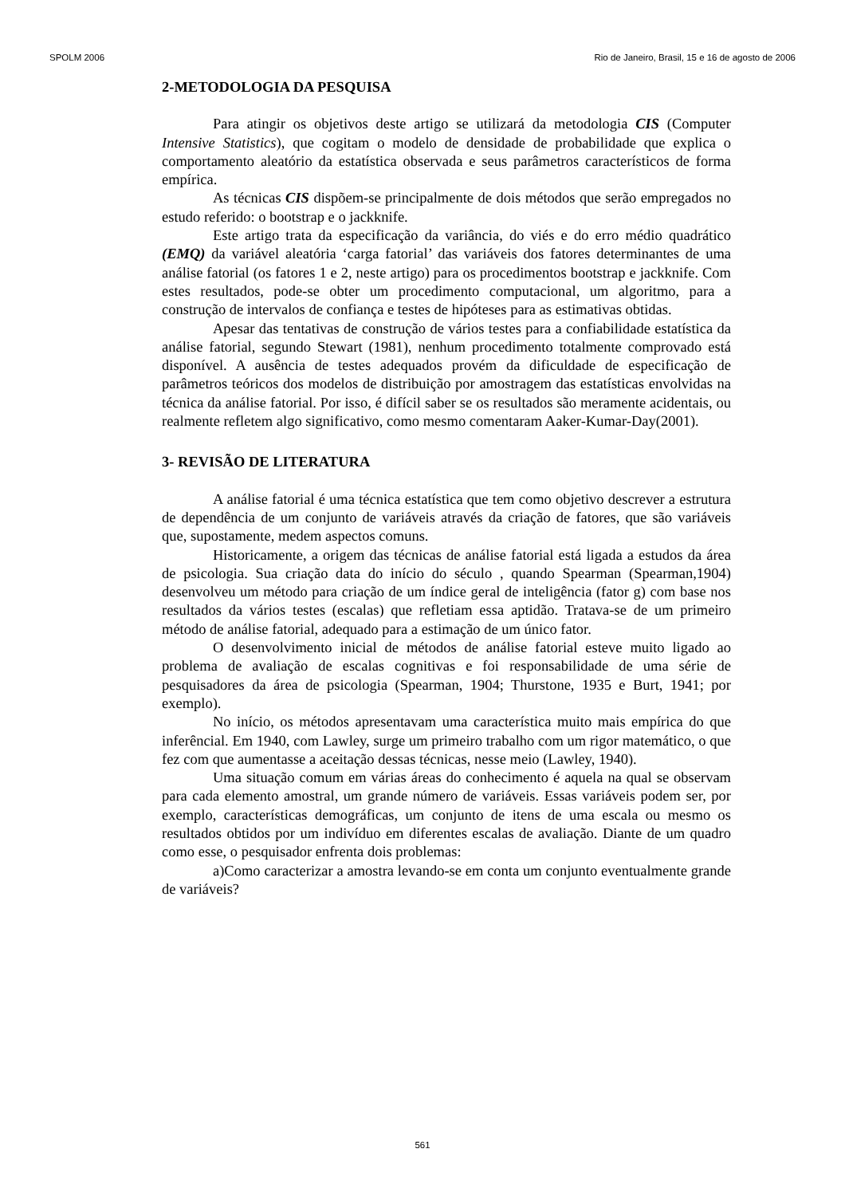SPOLM 2006 Rio de Janeiro, Brasil, 15 e 16 de agosto de 2006
2-METODOLOGIA DA PESQUISA
Para atingir os objetivos deste artigo se utilizará da metodologia CIS (Computer Intensive Statistics), que cogitam o modelo de densidade de probabilidade que explica o comportamento aleatório da estatística observada e seus parâmetros característicos de forma empírica.
As técnicas CIS dispõem-se principalmente de dois métodos que serão empregados no estudo referido: o bootstrap e o jackknife.
Este artigo trata da especificação da variância, do viés e do erro médio quadrático (EMQ) da variável aleatória ‘carga fatorial’ das variáveis dos fatores determinantes de uma análise fatorial (os fatores 1 e 2, neste artigo) para os procedimentos bootstrap e jackknife. Com estes resultados, pode-se obter um procedimento computacional, um algoritmo, para a construção de intervalos de confiança e testes de hipóteses para as estimativas obtidas.
Apesar das tentativas de construção de vários testes para a confiabilidade estatística da análise fatorial, segundo Stewart (1981), nenhum procedimento totalmente comprovado está disponível. A ausência de testes adequados provém da dificuldade de especificação de parâmetros teóricos dos modelos de distribuição por amostragem das estatísticas envolvidas na técnica da análise fatorial. Por isso, é difícil saber se os resultados são meramente acidentais, ou realmente refletem algo significativo, como mesmo comentaram Aaker-Kumar-Day(2001).
3- REVISÃO DE LITERATURA
A análise fatorial é uma técnica estatística que tem como objetivo descrever a estrutura de dependência de um conjunto de variáveis através da criação de fatores, que são variáveis que, supostamente, medem aspectos comuns.
Historicamente, a origem das técnicas de análise fatorial está ligada a estudos da área de psicologia. Sua criação data do início do século , quando Spearman (Spearman,1904) desenvolveu um método para criação de um índice geral de inteligência (fator g) com base nos resultados da vários testes (escalas) que refletiam essa aptidão. Tratava-se de um primeiro método de análise fatorial, adequado para a estimação de um único fator.
O desenvolvimento inicial de métodos de análise fatorial esteve muito ligado ao problema de avaliação de escalas cognitivas e foi responsabilidade de uma série de pesquisadores da área de psicologia (Spearman, 1904; Thurstone, 1935 e Burt, 1941; por exemplo).
No início, os métodos apresentavam uma característica muito mais empírica do que inferêncial. Em 1940, com Lawley, surge um primeiro trabalho com um rigor matemático, o que fez com que aumentasse a aceitação dessas técnicas, nesse meio (Lawley, 1940).
Uma situação comum em várias áreas do conhecimento é aquela na qual se observam para cada elemento amostral, um grande número de variáveis. Essas variáveis podem ser, por exemplo, características demográficas, um conjunto de itens de uma escala ou mesmo os resultados obtidos por um indivíduo em diferentes escalas de avaliação. Diante de um quadro como esse, o pesquisador enfrenta dois problemas:
a)Como caracterizar a amostra levando-se em conta um conjunto eventualmente grande de variáveis?
561